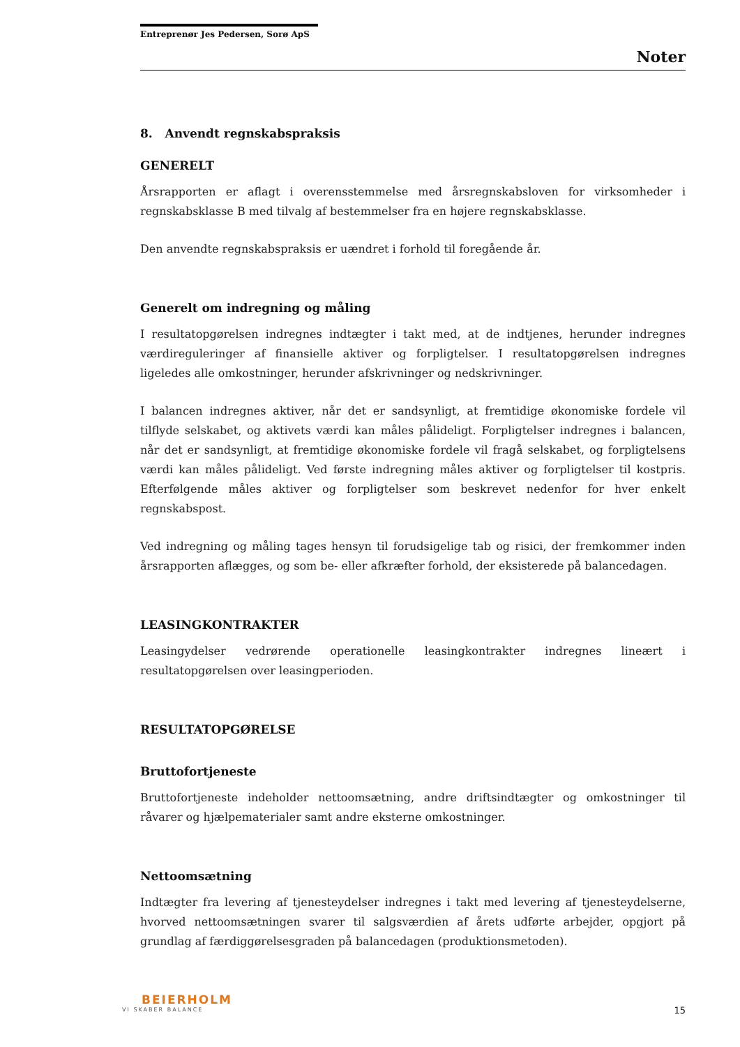Entreprenør Jes Pedersen, Sorø ApS
Noter
8. Anvendt regnskabspraksis
GENERELT
Årsrapporten er aflagt i overensstemmelse med årsregnskabsloven for virksomheder i regnskabsklasse B med tilvalg af bestemmelser fra en højere regnskabsklasse.
Den anvendte regnskabspraksis er uændret i forhold til foregående år.
Generelt om indregning og måling
I resultatopgørelsen indregnes indtægter i takt med, at de indtjenes, herunder indregnes værdireguleringer af finansielle aktiver og forpligtelser. I resultatopgørelsen indregnes ligeledes alle omkostninger, herunder afskrivninger og nedskrivninger.
I balancen indregnes aktiver, når det er sandsynligt, at fremtidige økonomiske fordele vil tilflyde selskabet, og aktivets værdi kan måles pålideligt. Forpligtelser indregnes i balancen, når det er sandsynligt, at fremtidige økonomiske fordele vil fragå selskabet, og forpligtelsens værdi kan måles pålideligt. Ved første indregning måles aktiver og forpligtelser til kostpris. Efterfølgende måles aktiver og forpligtelser som beskrevet nedenfor for hver enkelt regnskabspost.
Ved indregning og måling tages hensyn til forudsigelige tab og risici, der fremkommer inden årsrapporten aflægges, og som be- eller afkræfter forhold, der eksisterede på balancedagen.
LEASINGKONTRAKTER
Leasingydelser vedrørende operationelle leasingkontrakter indregnes lineært i resultatopgørelsen over leasingperioden.
RESULTATOPGØRELSE
Bruttofortjeneste
Bruttofortjeneste indeholder nettoomsætning, andre driftsindtægter og omkostninger til råvarer og hjælpematerialer samt andre eksterne omkostninger.
Nettoomsætning
Indtægter fra levering af tjenesteydelser indregnes i takt med levering af tjenesteydelserne, hvorved nettoomsætningen svarer til salgsværdien af årets udførte arbejder, opgjort på grundlag af færdiggørelsesgraden på balancedagen (produktionsmetoden).
BEIERHOLM
VI SKABER BALANCE
15